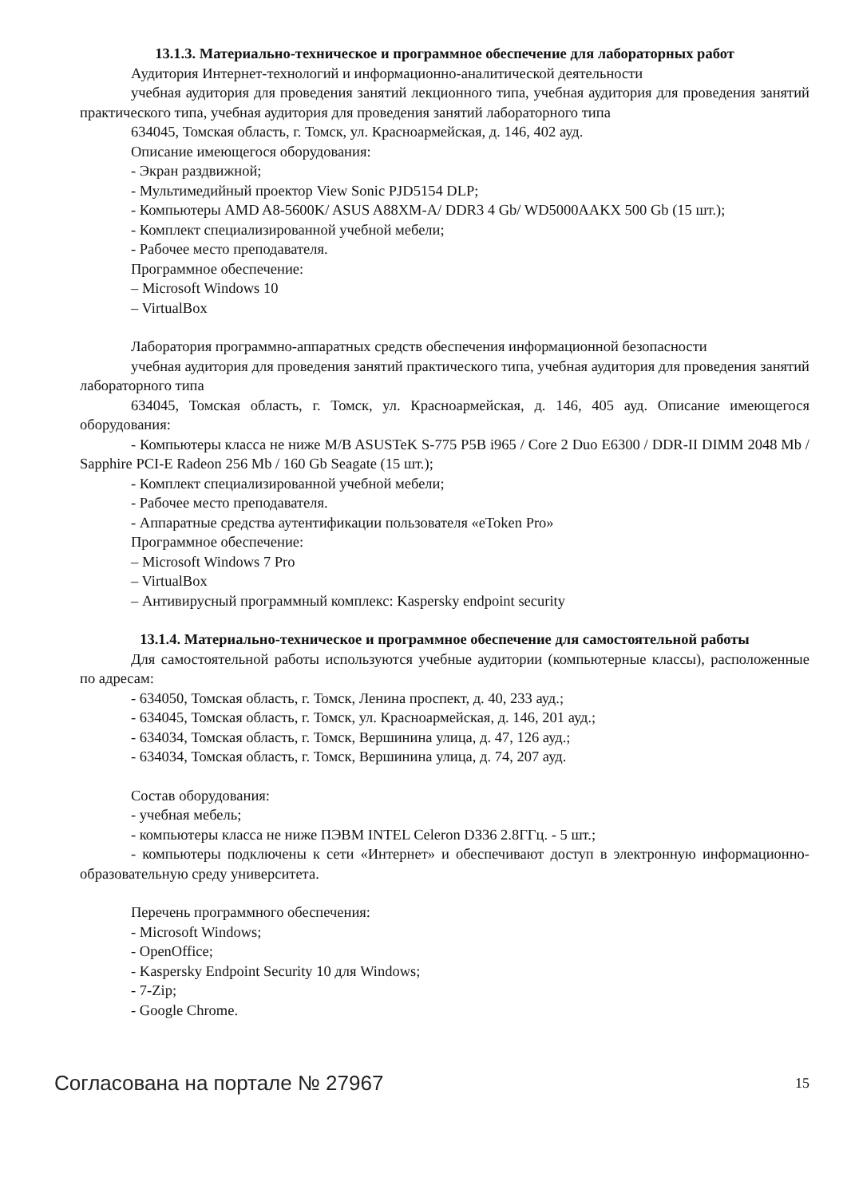13.1.3. Материально-техническое и программное обеспечение для лабораторных работ
Аудитория Интернет-технологий и информационно-аналитической деятельности
учебная аудитория для проведения занятий лекционного типа, учебная аудитория для проведения занятий практического типа, учебная аудитория для проведения занятий лабораторного типа
634045, Томская область, г. Томск, ул. Красноармейская, д. 146, 402 ауд.
Описание имеющегося оборудования:
- Экран раздвижной;
- Мультимедийный проектор View Sonic PJD5154 DLP;
- Компьютеры AMD A8-5600K/ ASUS A88XM-A/ DDR3 4 Gb/ WD5000AAKX 500 Gb (15 шт.);
- Комплект специализированной учебной мебели;
- Рабочее место преподавателя.
Программное обеспечение:
– Microsoft Windows 10
– VirtualBox
Лаборатория программно-аппаратных средств обеспечения информационной безопасности
учебная аудитория для проведения занятий практического типа, учебная аудитория для проведения занятий лабораторного типа
634045, Томская область, г. Томск, ул. Красноармейская, д. 146, 405 ауд. Описание имеющегося оборудования:
- Компьютеры класса не ниже M/B ASUSTeK S-775 P5B i965 / Core 2 Duo E6300 / DDR-II DIMM 2048 Mb / Sapphire PCI-E Radeon 256 Mb / 160 Gb Seagate (15 шт.);
- Комплект специализированной учебной мебели;
- Рабочее место преподавателя.
- Аппаратные средства аутентификации пользователя «eToken Pro»
Программное обеспечение:
– Microsoft Windows 7 Pro
– VirtualBox
– Антивирусный программный комплекс: Kaspersky endpoint security
13.1.4. Материально-техническое и программное обеспечение для самостоятельной работы
Для самостоятельной работы используются учебные аудитории (компьютерные классы), расположенные по адресам:
- 634050, Томская область, г. Томск, Ленина проспект, д. 40, 233 ауд.;
- 634045, Томская область, г. Томск, ул. Красноармейская, д. 146, 201 ауд.;
- 634034, Томская область, г. Томск, Вершинина улица, д. 47, 126 ауд.;
- 634034, Томская область, г. Томск, Вершинина улица, д. 74, 207 ауд.
Состав оборудования:
- учебная мебель;
- компьютеры класса не ниже ПЭВМ INTEL Celeron D336 2.8ГГц. - 5 шт.;
- компьютеры подключены к сети «Интернет» и обеспечивают доступ в электронную информационно-образовательную среду университета.
Перечень программного обеспечения:
- Microsoft Windows;
- OpenOffice;
- Kaspersky Endpoint Security 10 для Windows;
- 7-Zip;
- Google Chrome.
Согласована на портале № 27967 15